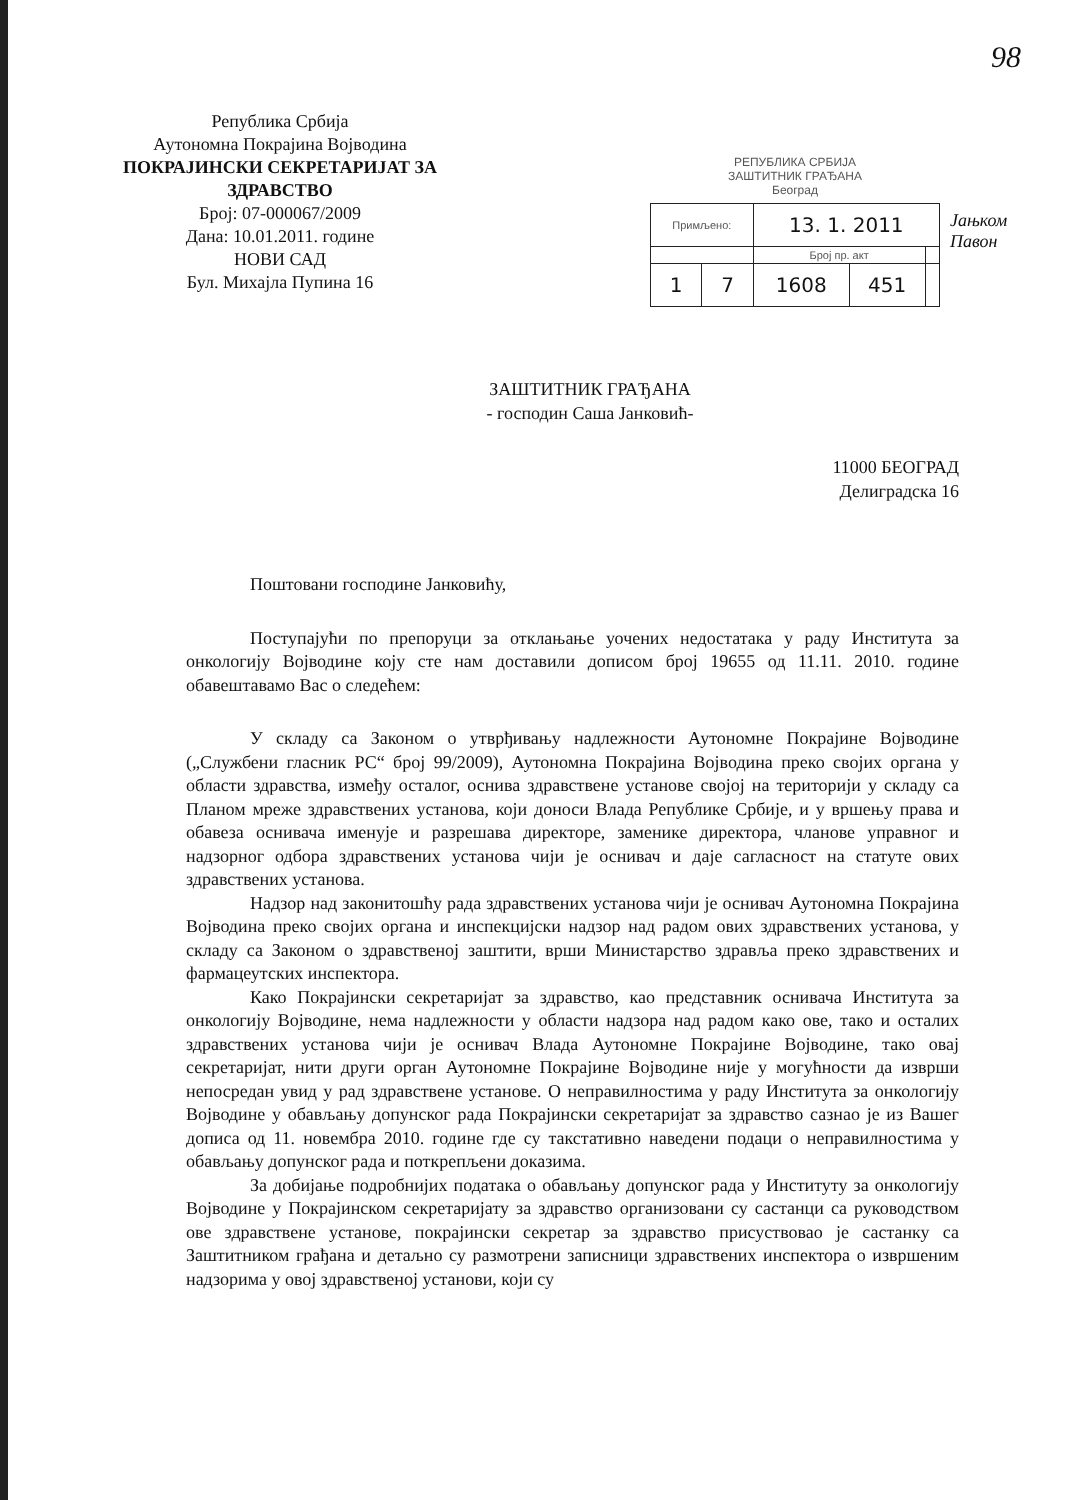98
Република Србија
Аутономна Покрајина Војводина
ПОКРАЈИНСКИ СЕКРЕТАРИЈАТ ЗА
ЗДРАВСТВО
Број: 07-000067/2009
Дана: 10.01.2011. године
НОВИ САД
Бул. Михајла Пупина 16
РЕПУБЛИКА СРБИЈА
ЗАШТИТНИК ГРАЂАНА
Београд
| Примљено: | | 13. 1. 2011 | | |
| | | Број пр. акт | | |
| 1 | 7 | 1608 | 451 | |
Јањком
Павон
ЗАШТИТНИК ГРАЂАНА
- господин Саша Јанковић-
11000 БЕОГРАД
Делиградска 16
Поштовани господине Јанковићу,
Поступајући по препоруци за отклањање уочених недостатака у раду Института за онкологију Војводине коју сте нам доставили дописом број 19655 од 11.11. 2010. године обавештавамо Вас о следећем:
У складу са Законом о утврђивању надлежности Аутономне Покрајине Војводине („Службени гласник РС“ број 99/2009), Аутономна Покрајина Војводина преко својих органа у области здравства, између осталог, оснива здравствене установе својој на територији у складу са Планом мреже здравствених установа, који доноси Влада Републике Србије, и у вршењу права и обавеза оснивача именује и разрешава директоре, заменике директора, чланове управног и надзорног одбора здравствених установа чији је оснивач и даје сагласност на статуте ових здравствених установа.
Надзор над законитошћу рада здравствених установа чији је оснивач Аутономна Покрајина Војводина преко својих органа и инспекцијски надзор над радом ових здравствених установа, у складу са Законом о здравственој заштити, врши Министарство здравља преко здравствених и фармацеутских инспектора.
Како Покрајински секретаријат за здравство, као представник оснивача Института за онкологију Војводине, нема надлежности у области надзора над радом како ове, тако и осталих здравствених установа чији је оснивач Влада Аутономне Покрајине Војводине, тако овај секретаријат, нити други орган Аутономне Покрајине Војводине није у могућности да изврши непосредан увид у рад здравствене установе. О неправилностима у раду Института за онкологију Војводине у обављању допунског рада Покрајински секретаријат за здравство сазнао је из Вашег дописа од 11. новембра 2010. године где су такстативно наведени подаци о неправилностима у обављању допунског рада и поткрепљени доказима.
За добијање подробнијих података о обављању допунског рада у Институту за онкологију Војводине у Покрајинском секретаријату за здравство организовани су састанци са руководством ове здравствене установе, покрајински секретар за здравство присуствовао је састанку са Заштитником грађана и детаљно су размотрени записници здравствених инспектора о извршеним надзорима у овој здравственој установи, који су